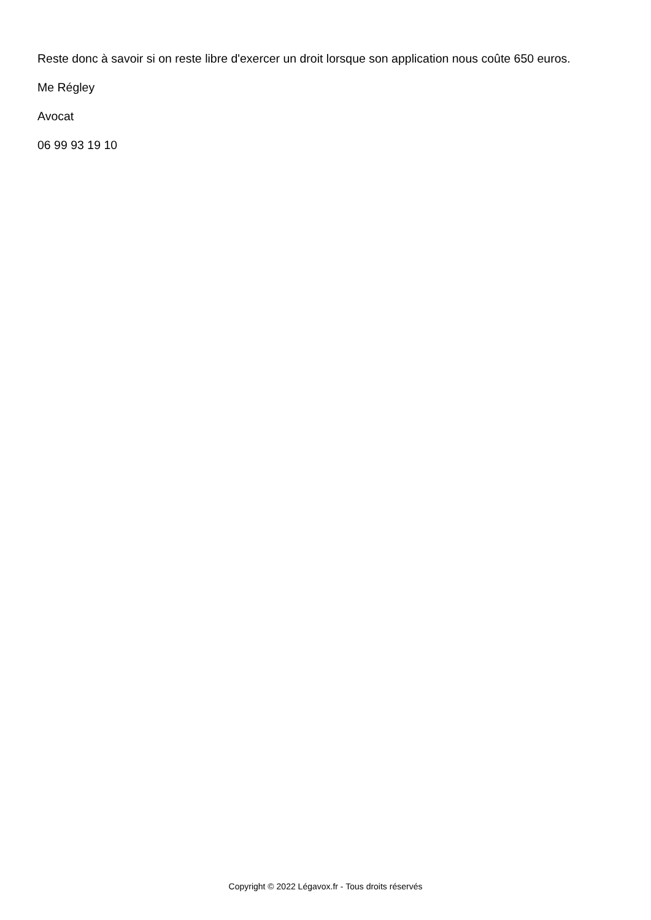Reste donc à savoir si on reste libre d'exercer un droit lorsque son application nous coûte 650 euros.
Me Régley
Avocat
06 99 93 19 10
Copyright © 2022 Légavox.fr - Tous droits réservés